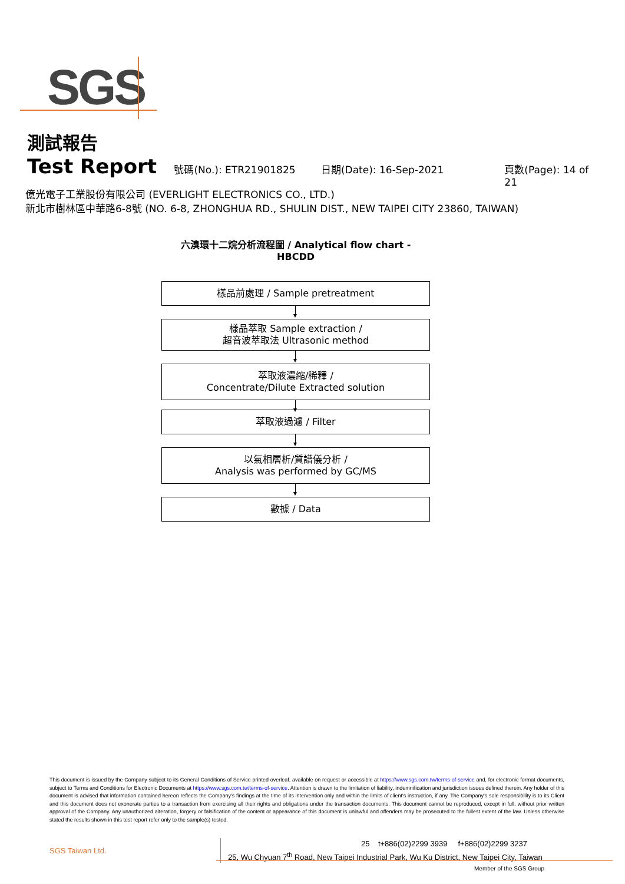SGS
測試報告
Test Report
號碼(No.): ETR21901825 日期(Date): 16-Sep-2021 頁數(Page): 14 of 21
億光電子工業股份有限公司 (EVERLIGHT ELECTRONICS CO., LTD.)
新北市樹林區中華路6-8號 (NO. 6-8, ZHONGHUA RD., SHULIN DIST., NEW TAIPEI CITY 23860, TAIWAN)
六溴環十二烷分析流程圖 / Analytical flow chart - HBCDD
樣品前處理 / Sample pretreatment
樣品萃取 Sample extraction /
超音波萃取法 Ultrasonic method
萃取液濃縮/稀釋 /
Concentrate/Dilute Extracted solution
萃取液過濾 / Filter
以氣相層析/質譜儀分析 /
Analysis was performed by GC/MS
數據 / Data
This document is issued by the Company subject to its General Conditions of Service printed overleaf, available on request or accessible at https://www.sgs.com.tw/terms-of-service and, for electronic format documents, subject to Terms and Conditions for Electronic Documents at https://www.sgs.com.tw/terms-of-service. Attention is drawn to the limitation of liability, indemnification and jurisdiction issues defined therein. Any holder of this document is advised that information contained hereon reflects the Company's findings at the time of its intervention only and within the limits of client's instruction, if any. The Company's sole responsibility is to its Client and this document does not exonerate parties to a transaction from exercising all their rights and obligations under the transaction documents. This document cannot be reproduced, except in full, without prior written approval of the Company. Any unauthorized alteration, forgery or falsification of the content or appearance of this document is unlawful and offenders may be prosecuted to the fullest extent of the law. Unless otherwise stated the results shown in this test report refer only to the sample(s) tested.
SGS Taiwan Ltd.
25 t+886(02)2299 3939 f+886(02)2299 3237
25, Wu Chyuan 7<sup>th</sup> Road, New Taipei Industrial Park, Wu Ku District, New Taipei City, Taiwan
Member of the SGS Group